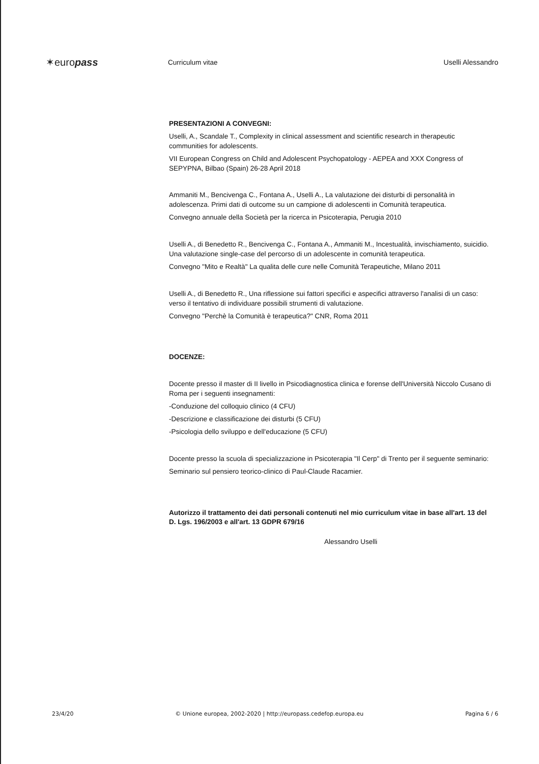✶europass
Curriculum vitae Uselli Alessandro
PRESENTAZIONI A CONVEGNI:
Uselli, A., Scandale T., Complexity in clinical assessment and scientific research in therapeutic communities for adolescents.
VII European Congress on Child and Adolescent Psychopatology - AEPEA and XXX Congress of SEPYPNA, Bilbao (Spain) 26-28 April 2018
Ammaniti M., Bencivenga C., Fontana A., Uselli A., La valutazione dei disturbi di personalità in adolescenza. Primi dati di outcome su un campione di adolescenti in Comunità terapeutica.
Convegno annuale della Società per la ricerca in Psicoterapia, Perugia 2010
Uselli A., di Benedetto R., Bencivenga C., Fontana A., Ammaniti M., Incestualità, invischiamento, suicidio. Una valutazione single-case del percorso di un adolescente in comunità terapeutica.
Convegno "Mito e Realtà" La qualita delle cure nelle Comunità Terapeutiche, Milano 2011
Uselli A., di Benedetto R., Una riflessione sui fattori specifici e aspecifici attraverso l'analisi di un caso: verso il tentativo di individuare possibili strumenti di valutazione.
Convegno "Perchè la Comunità è terapeutica?" CNR, Roma 2011
DOCENZE:
Docente presso il master di II livello in Psicodiagnostica clinica e forense dell'Università Niccolo Cusano di Roma per i seguenti insegnamenti:
-Conduzione del colloquio clinico (4 CFU)
-Descrizione e classificazione dei disturbi (5 CFU)
-Psicologia dello sviluppo e dell'educazione (5 CFU)
Docente presso la scuola di specializzazione in Psicoterapia "Il Cerp" di Trento per il seguente seminario:
Seminario sul pensiero teorico-clinico di Paul-Claude Racamier.
Autorizzo il trattamento dei dati personali contenuti nel mio curriculum vitae in base all'art. 13 del D. Lgs. 196/2003 e all'art. 13 GDPR 679/16
Alessandro Uselli
23/4/20 © Unione europea, 2002-2020 | http://europass.cedefop.europa.eu Pagina 6 / 6